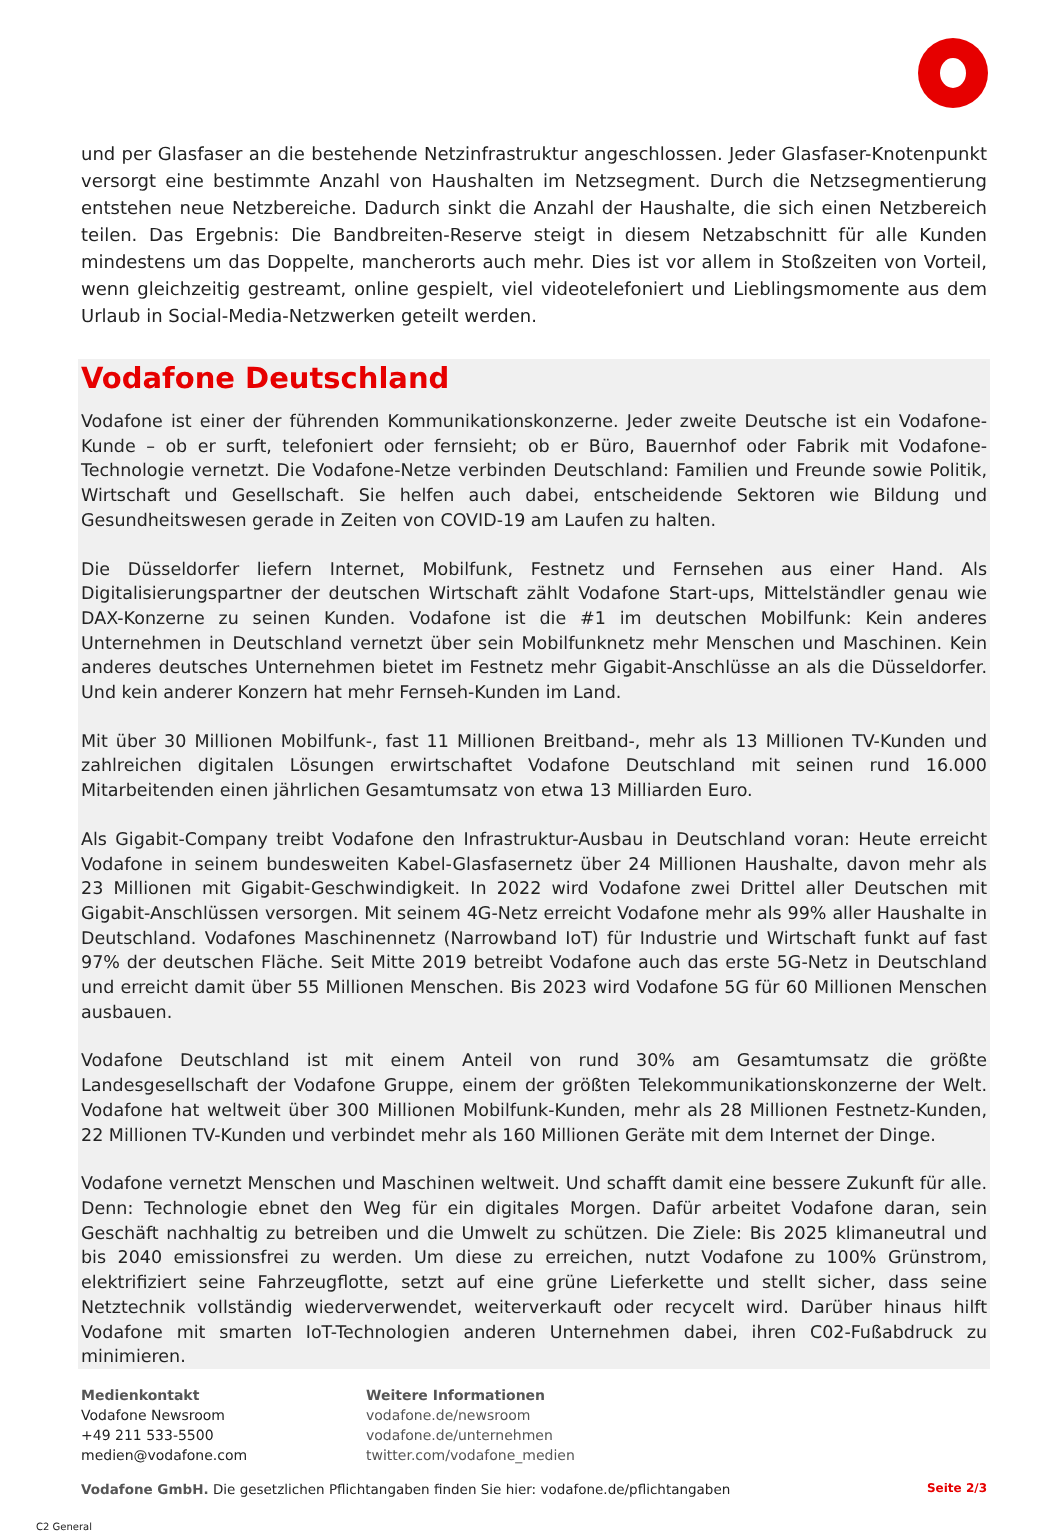und per Glasfaser an die bestehende Netzinfrastruktur angeschlossen. Jeder Glasfaser-Knotenpunkt versorgt eine bestimmte Anzahl von Haushalten im Netzsegment. Durch die Netzsegmentierung entstehen neue Netzbereiche. Dadurch sinkt die Anzahl der Haushalte, die sich einen Netzbereich teilen. Das Ergebnis: Die Bandbreiten-Reserve steigt in diesem Netzabschnitt für alle Kunden mindestens um das Doppelte, mancherorts auch mehr. Dies ist vor allem in Stoßzeiten von Vorteil, wenn gleichzeitig gestreamt, online gespielt, viel videotelefoniert und Lieblingsmomente aus dem Urlaub in Social-Media-Netzwerken geteilt werden.
Vodafone Deutschland
Vodafone ist einer der führenden Kommunikationskonzerne. Jeder zweite Deutsche ist ein Vodafone-Kunde – ob er surft, telefoniert oder fernsieht; ob er Büro, Bauernhof oder Fabrik mit Vodafone-Technologie vernetzt. Die Vodafone-Netze verbinden Deutschland: Familien und Freunde sowie Politik, Wirtschaft und Gesellschaft. Sie helfen auch dabei, entscheidende Sektoren wie Bildung und Gesundheitswesen gerade in Zeiten von COVID-19 am Laufen zu halten.
Die Düsseldorfer liefern Internet, Mobilfunk, Festnetz und Fernsehen aus einer Hand. Als Digitalisierungspartner der deutschen Wirtschaft zählt Vodafone Start-ups, Mittelständler genau wie DAX-Konzerne zu seinen Kunden. Vodafone ist die #1 im deutschen Mobilfunk: Kein anderes Unternehmen in Deutschland vernetzt über sein Mobilfunknetz mehr Menschen und Maschinen. Kein anderes deutsches Unternehmen bietet im Festnetz mehr Gigabit-Anschlüsse an als die Düsseldorfer. Und kein anderer Konzern hat mehr Fernseh-Kunden im Land.
Mit über 30 Millionen Mobilfunk-, fast 11 Millionen Breitband-, mehr als 13 Millionen TV-Kunden und zahlreichen digitalen Lösungen erwirtschaftet Vodafone Deutschland mit seinen rund 16.000 Mitarbeitenden einen jährlichen Gesamtumsatz von etwa 13 Milliarden Euro.
Als Gigabit-Company treibt Vodafone den Infrastruktur-Ausbau in Deutschland voran: Heute erreicht Vodafone in seinem bundesweiten Kabel-Glasfasernetz über 24 Millionen Haushalte, davon mehr als 23 Millionen mit Gigabit-Geschwindigkeit. In 2022 wird Vodafone zwei Drittel aller Deutschen mit Gigabit-Anschlüssen versorgen. Mit seinem 4G-Netz erreicht Vodafone mehr als 99% aller Haushalte in Deutschland. Vodafones Maschinennetz (Narrowband IoT) für Industrie und Wirtschaft funkt auf fast 97% der deutschen Fläche. Seit Mitte 2019 betreibt Vodafone auch das erste 5G-Netz in Deutschland und erreicht damit über 55 Millionen Menschen. Bis 2023 wird Vodafone 5G für 60 Millionen Menschen ausbauen.
Vodafone Deutschland ist mit einem Anteil von rund 30% am Gesamtumsatz die größte Landesgesellschaft der Vodafone Gruppe, einem der größten Telekommunikationskonzerne der Welt. Vodafone hat weltweit über 300 Millionen Mobilfunk-Kunden, mehr als 28 Millionen Festnetz-Kunden, 22 Millionen TV-Kunden und verbindet mehr als 160 Millionen Geräte mit dem Internet der Dinge.
Vodafone vernetzt Menschen und Maschinen weltweit. Und schafft damit eine bessere Zukunft für alle. Denn: Technologie ebnet den Weg für ein digitales Morgen. Dafür arbeitet Vodafone daran, sein Geschäft nachhaltig zu betreiben und die Umwelt zu schützen. Die Ziele: Bis 2025 klimaneutral und bis 2040 emissionsfrei zu werden. Um diese zu erreichen, nutzt Vodafone zu 100% Grünstrom, elektrifiziert seine Fahrzeugflotte, setzt auf eine grüne Lieferkette und stellt sicher, dass seine Netztechnik vollständig wiederverwendet, weiterverkauft oder recycelt wird. Darüber hinaus hilft Vodafone mit smarten IoT-Technologien anderen Unternehmen dabei, ihren C02-Fußabdruck zu minimieren.
Medienkontakt
Vodafone Newsroom
+49 211 533-5500
medien@vodafone.com
Weitere Informationen
vodafone.de/newsroom
vodafone.de/unternehmen
twitter.com/vodafone_medien
Vodafone GmbH. Die gesetzlichen Pflichtangaben finden Sie hier: vodafone.de/pflichtangaben Seite 2/3
C2 General